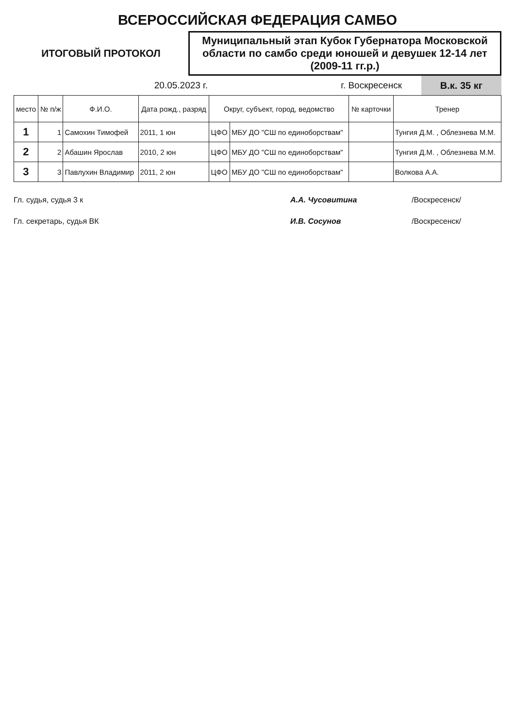ВСЕРОССИЙСКАЯ ФЕДЕРАЦИЯ САМБО
ИТОГОВЫЙ ПРОТОКОЛ
Муниципальный этап Кубок Губернатора Московской области по самбо среди юношей и девушек 12-14 лет (2009-11 гг.р.)
20.05.2023 г. г. Воскресенск
В.к. 35 кг
| место | № п/ж | Ф.И.О. | Дата рожд., разряд | Округ, субъект, город, ведомство | | № карточки | Тренер |
| --- | --- | --- | --- | --- | --- | --- | --- |
| 1 | 1 | Самохин Тимофей | 2011, 1 юн | ЦФО | МБУ ДО "СШ по единоборствам" | | Тунгия Д.М. , Облезнева М.М. |
| 2 | 2 | Абашин Ярослав | 2010, 2 юн | ЦФО | МБУ ДО "СШ по единоборствам" | | Тунгия Д.М. , Облезнева М.М. |
| 3 | 3 | Павлухин Владимир | 2011, 2 юн | ЦФО | МБУ ДО "СШ по единоборствам" | | Волкова А.А. |
Гл. судья, судья 3 к А.А. Чусовитина /Воскресенск/
Гл. секретарь, судья ВК И.В. Сосунов /Воскресенск/